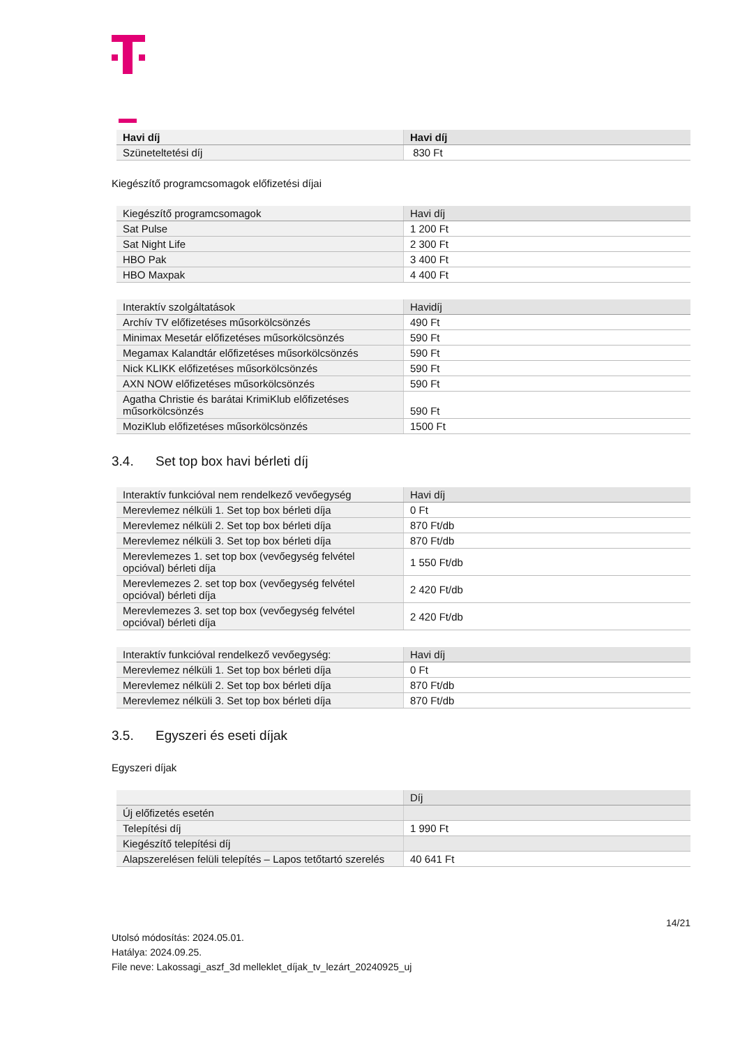| Havi díj | Havi díj |
| --- | --- |
| Szüneteltetési díj | 830 Ft |
Kiegészítő programcsomagok előfizetési díjai
| Kiegészítő programcsomagok | Havi díj |
| --- | --- |
| Sat Pulse | 1 200 Ft |
| Sat Night Life | 2 300 Ft |
| HBO Pak | 3 400 Ft |
| HBO Maxpak | 4 400 Ft |
| Interaktív szolgáltatások | Havidíj |
| --- | --- |
| Archív TV előfizetéses műsorkölcsönzés | 490 Ft |
| Minimax Mesetár előfizetéses műsorkölcsönzés | 590 Ft |
| Megamax Kalandtár előfizetéses műsorkölcsönzés | 590 Ft |
| Nick KLIKK előfizetéses műsorkölcsönzés | 590 Ft |
| AXN NOW előfizetéses műsorkölcsönzés | 590 Ft |
| Agatha Christie és barátai KrimiKlub előfizetéses műsorkölcsönzés | 590 Ft |
| MoziKlub előfizetéses műsorkölcsönzés | 1500 Ft |
3.4. Set top box havi bérleti díj
| Interaktív funkcióval nem rendelkező vevőegység | Havi díj |
| --- | --- |
| Merevlemez nélküli 1. Set top box bérleti díja | 0 Ft |
| Merevlemez nélküli 2. Set top box bérleti díja | 870 Ft/db |
| Merevlemez nélküli 3. Set top box bérleti díja | 870 Ft/db |
| Merevlemezes 1. set top box (vevőegység felvétel opcióval) bérleti díja | 1 550 Ft/db |
| Merevlemezes 2. set top box (vevőegység felvétel opcióval) bérleti díja | 2 420 Ft/db |
| Merevlemezes 3. set top box (vevőegység felvétel opcióval) bérleti díja | 2 420 Ft/db |
| Interaktív funkcióval rendelkező vevőegység: | Havi díj |
| --- | --- |
| Merevlemez nélküli 1. Set top box bérleti díja | 0 Ft |
| Merevlemez nélküli 2. Set top box bérleti díja | 870 Ft/db |
| Merevlemez nélküli 3. Set top box bérleti díja | 870 Ft/db |
3.5. Egyszeri és eseti díjak
Egyszeri díjak
| | Díj |
| --- | --- |
| Új előfizetés esetén | |
| Telepítési díj | 1 990 Ft |
| Kiegészítő telepítési díj | |
| Alapszerelésen felüli telepítés – Lapos tetőtartó szerelés | 40 641 Ft |
14/21
Utolsó módosítás: 2024.05.01.
Hatálya: 2024.09.25.
File neve: Lakossagi_aszf_3d melleklet_díjak_tv_lezárt_20240925_uj